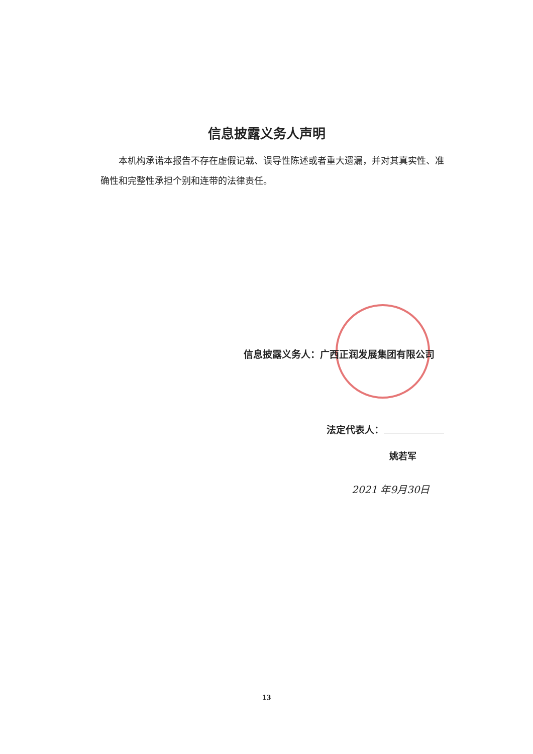信息披露义务人声明
本机构承诺本报告不存在虚假记载、误导性陈述或者重大遗漏，并对其真实性、准确性和完整性承担个别和连带的法律责任。
信息披露义务人：广西正润发展集团有限公司
法定代表人：
姚若军
2021 年9月30日
13